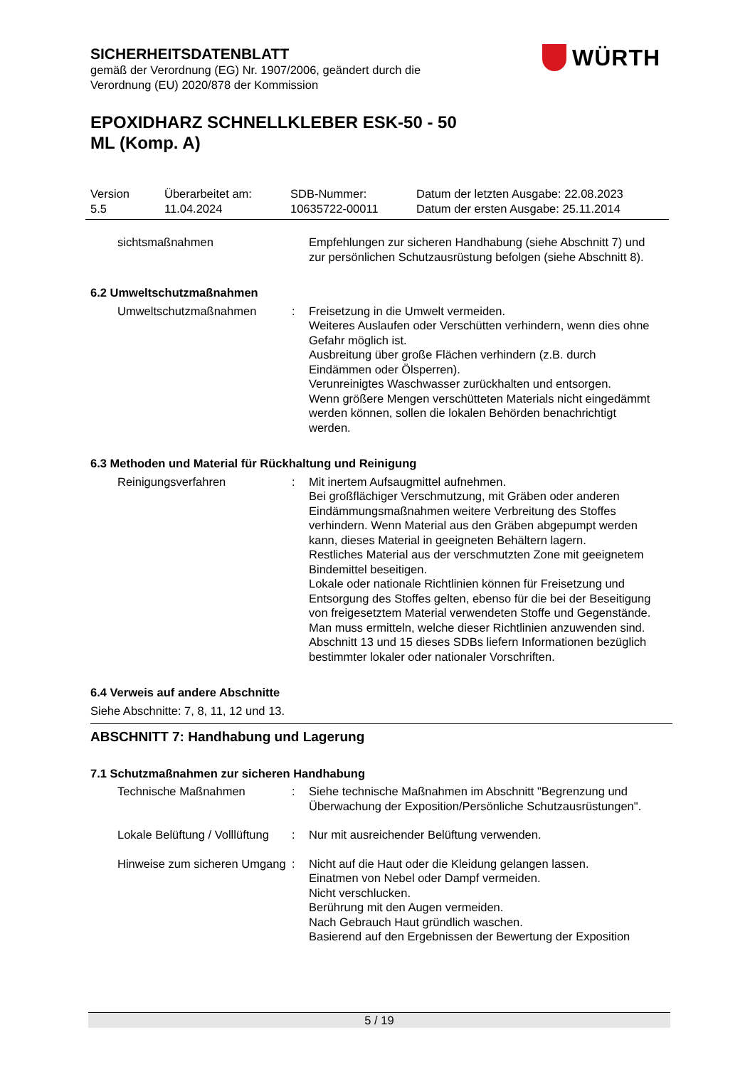SICHERHEITSDATENBLATT
gemäß der Verordnung (EG) Nr. 1907/2006, geändert durch die
Verordnung (EU) 2020/878 der Kommission
EPOXIDHARZ SCHNELLKLEBER ESK-50 - 50
ML (Komp. A)
WÜRTH
Version
5.5
Überarbeitet am:
11.04.2024
SDB-Nummer:
10635722-00011
Datum der letzten Ausgabe: 22.08.2023
Datum der ersten Ausgabe: 25.11.2014
sichtsmaßnahmen Empfehlungen zur sicheren Handhabung (siehe Abschnitt 7) und zur persönlichen Schutzausrüstung befolgen (siehe Abschnitt 8).
6.2 Umweltschutzmaßnahmen
Umweltschutzmaßnahmen : Freisetzung in die Umwelt vermeiden.
Weiteres Auslaufen oder Verschütten verhindern, wenn dies ohne Gefahr möglich ist.
Ausbreitung über große Flächen verhindern (z.B. durch Eindämmen oder Ölsperren).
Verunreinigtes Waschwasser zurückhalten und entsorgen.
Wenn größere Mengen verschütteten Materials nicht eingedämmt werden können, sollen die lokalen Behörden benachrichtigt werden.
6.3 Methoden und Material für Rückhaltung und Reinigung
Reinigungsverfahren : Mit inertem Aufsaugmittel aufnehmen.
Bei großflächiger Verschmutzung, mit Gräben oder anderen Eindämmungsmaßnahmen weitere Verbreitung des Stoffes verhindern. Wenn Material aus den Gräben abgepumpt werden kann, dieses Material in geeigneten Behältern lagern.
Restliches Material aus der verschmutzten Zone mit geeignetem Bindemittel beseitigen.
Lokale oder nationale Richtlinien können für Freisetzung und Entsorgung des Stoffes gelten, ebenso für die bei der Beseitigung von freigesetztem Material verwendeten Stoffe und Gegenstände. Man muss ermitteln, welche dieser Richtlinien anzuwenden sind.
Abschnitt 13 und 15 dieses SDBs liefern Informationen bezüglich bestimmter lokaler oder nationaler Vorschriften.
6.4 Verweis auf andere Abschnitte
Siehe Abschnitte: 7, 8, 11, 12 und 13.
ABSCHNITT 7: Handhabung und Lagerung
7.1 Schutzmaßnahmen zur sicheren Handhabung
Technische Maßnahmen : Siehe technische Maßnahmen im Abschnitt "Begrenzung und Überwachung der Exposition/Persönliche Schutzausrüstungen".
Lokale Belüftung / Volllüftung
: Nur mit ausreichender Belüftung verwenden.
Hinweise zum sicheren Umgang
: Nicht auf die Haut oder die Kleidung gelangen lassen.
Einatmen von Nebel oder Dampf vermeiden.
Nicht verschlucken.
Berührung mit den Augen vermeiden.
Nach Gebrauch Haut gründlich waschen.
Basierend auf den Ergebnissen der Bewertung der Exposition
5 / 19